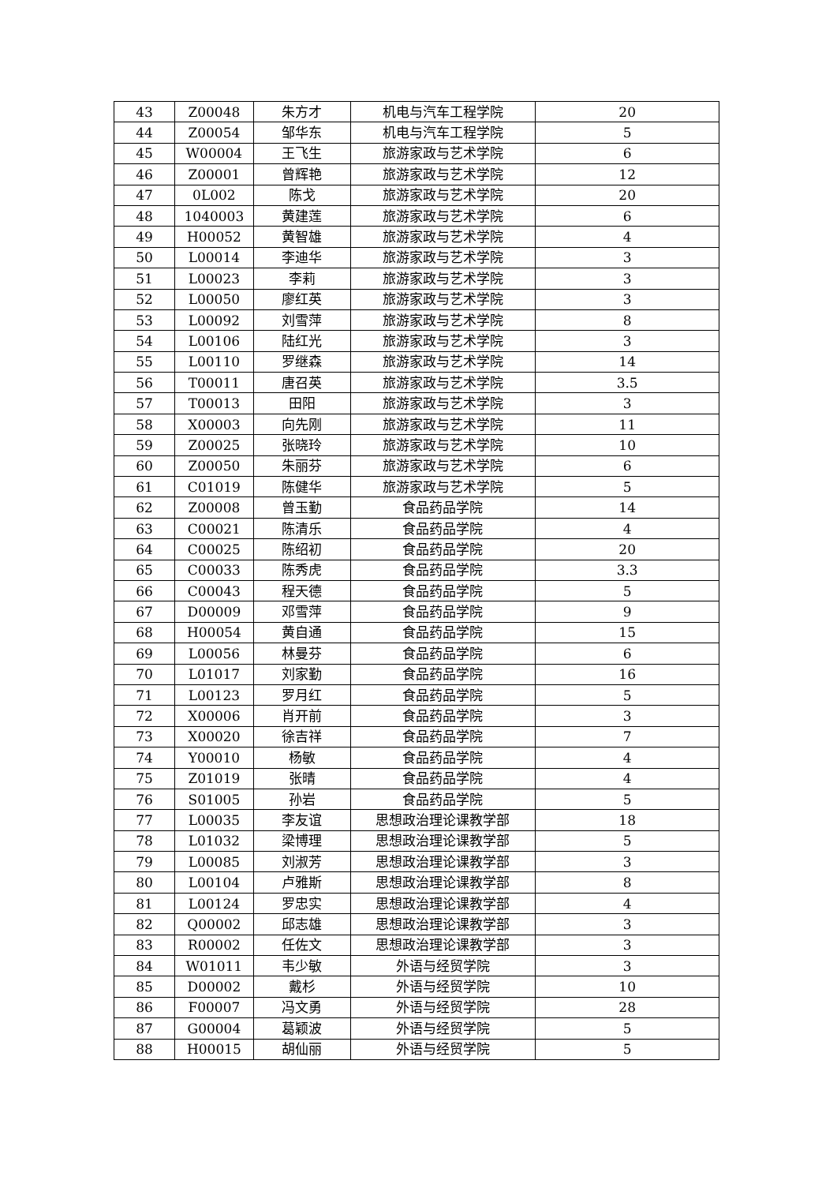| 43 | Z00048 | 朱方才 | 机电与汽车工程学院 | 20 |
| 44 | Z00054 | 邹华东 | 机电与汽车工程学院 | 5 |
| 45 | W00004 | 王飞生 | 旅游家政与艺术学院 | 6 |
| 46 | Z00001 | 曾辉艳 | 旅游家政与艺术学院 | 12 |
| 47 | 0L002 | 陈戈 | 旅游家政与艺术学院 | 20 |
| 48 | 1040003 | 黄建莲 | 旅游家政与艺术学院 | 6 |
| 49 | H00052 | 黄智雄 | 旅游家政与艺术学院 | 4 |
| 50 | L00014 | 李迪华 | 旅游家政与艺术学院 | 3 |
| 51 | L00023 | 李莉 | 旅游家政与艺术学院 | 3 |
| 52 | L00050 | 廖红英 | 旅游家政与艺术学院 | 3 |
| 53 | L00092 | 刘雪萍 | 旅游家政与艺术学院 | 8 |
| 54 | L00106 | 陆红光 | 旅游家政与艺术学院 | 3 |
| 55 | L00110 | 罗继森 | 旅游家政与艺术学院 | 14 |
| 56 | T00011 | 唐召英 | 旅游家政与艺术学院 | 3.5 |
| 57 | T00013 | 田阳 | 旅游家政与艺术学院 | 3 |
| 58 | X00003 | 向先刚 | 旅游家政与艺术学院 | 11 |
| 59 | Z00025 | 张晓玲 | 旅游家政与艺术学院 | 10 |
| 60 | Z00050 | 朱丽芬 | 旅游家政与艺术学院 | 6 |
| 61 | C01019 | 陈健华 | 旅游家政与艺术学院 | 5 |
| 62 | Z00008 | 曾玉勤 | 食品药品学院 | 14 |
| 63 | C00021 | 陈清乐 | 食品药品学院 | 4 |
| 64 | C00025 | 陈绍初 | 食品药品学院 | 20 |
| 65 | C00033 | 陈秀虎 | 食品药品学院 | 3.3 |
| 66 | C00043 | 程天德 | 食品药品学院 | 5 |
| 67 | D00009 | 邓雪萍 | 食品药品学院 | 9 |
| 68 | H00054 | 黄自通 | 食品药品学院 | 15 |
| 69 | L00056 | 林曼芬 | 食品药品学院 | 6 |
| 70 | L01017 | 刘家勤 | 食品药品学院 | 16 |
| 71 | L00123 | 罗月红 | 食品药品学院 | 5 |
| 72 | X00006 | 肖开前 | 食品药品学院 | 3 |
| 73 | X00020 | 徐吉祥 | 食品药品学院 | 7 |
| 74 | Y00010 | 杨敏 | 食品药品学院 | 4 |
| 75 | Z01019 | 张晴 | 食品药品学院 | 4 |
| 76 | S01005 | 孙岩 | 食品药品学院 | 5 |
| 77 | L00035 | 李友谊 | 思想政治理论课教学部 | 18 |
| 78 | L01032 | 梁博理 | 思想政治理论课教学部 | 5 |
| 79 | L00085 | 刘淑芳 | 思想政治理论课教学部 | 3 |
| 80 | L00104 | 卢雅斯 | 思想政治理论课教学部 | 8 |
| 81 | L00124 | 罗忠实 | 思想政治理论课教学部 | 4 |
| 82 | Q00002 | 邱志雄 | 思想政治理论课教学部 | 3 |
| 83 | R00002 | 任佐文 | 思想政治理论课教学部 | 3 |
| 84 | W01011 | 韦少敏 | 外语与经贸学院 | 3 |
| 85 | D00002 | 戴杉 | 外语与经贸学院 | 10 |
| 86 | F00007 | 冯文勇 | 外语与经贸学院 | 28 |
| 87 | G00004 | 葛颖波 | 外语与经贸学院 | 5 |
| 88 | H00015 | 胡仙丽 | 外语与经贸学院 | 5 |